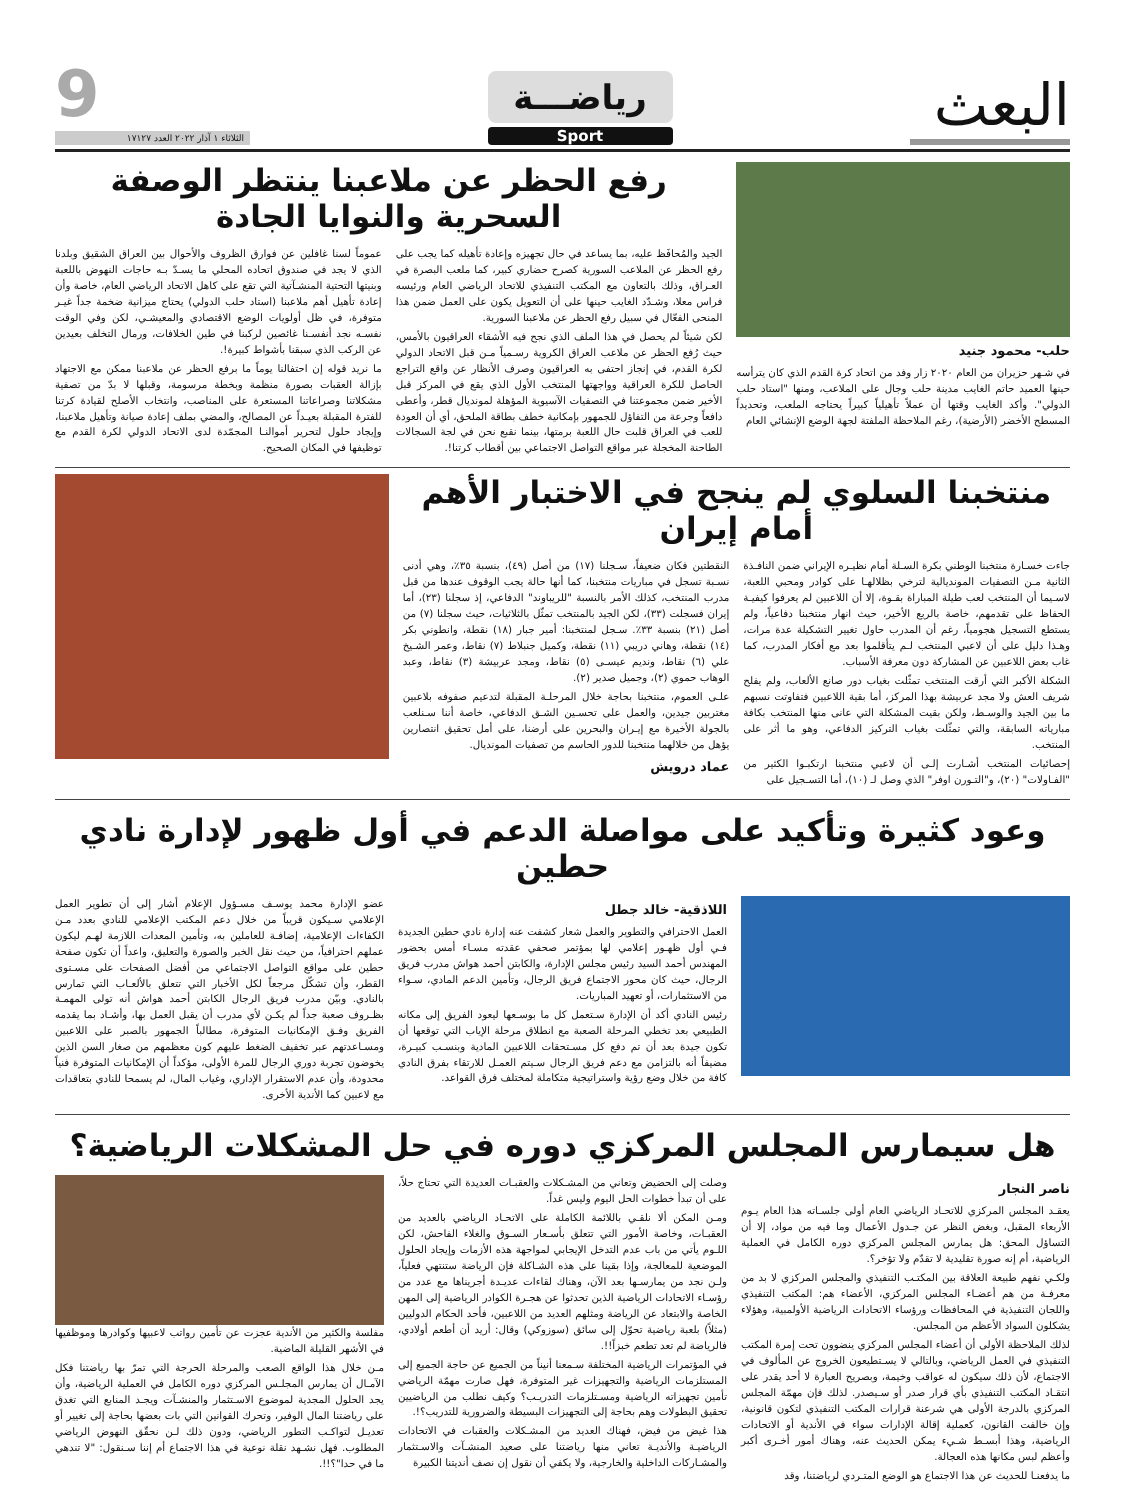البعث
رياضـــة
Sport
9
الثلاثاء ١ آذار ٢٠٢٢ العدد ١٧١٢٧
حلب- محمود جنيد
في شـهر حزيران من العام ٢٠٢٠ زار وفد من اتحاد كرة القدم الذي كان يترأسه حينها العميد حاتم الغايب مدينة حلب وجال على الملاعب، ومنها "استاد حلب الدولي". وأكد الغايب وقتها أن عملاً تأهيلياً كبيراً يحتاجه الملعب، وتحديداً المسطح الأخضر (الأرضية)، رغم الملاحظة الملفتة لجهة الوضع الإنشائي العام
رفع الحظر عن ملاعبنا ينتظر الوصفة السحرية والنوايا الجادة
الجيد والمُحافَظ عليه، بما يساعد في حال تجهيزه وإعادة تأهيله كما يجب على رفع الحظر عن الملاعب السورية كصرح حضاري كبير، كما ملعب البصرة في العـراق، وذلك بالتعاون مع المكتب التنفيذي للاتحاد الرياضي العام ورئيسه فراس معلا، وشـدّد الغايب حينها على أن التعويل يكون على العمل ضمن هذا المنحى الفعّال في سبيل رفع الحظر عن ملاعبنا السورية.
لكن شيئاً لم يحصل في هذا الملف الذي نجح فيه الأشقاء العراقيون بالأمس، حيث رُفع الحظر عن ملاعب العراق الكروية رسـمياً مـن قبل الاتحاد الدولي لكرة القدم، في إنجاز احتفى به العراقيون وصرف الأنظار عن واقع التراجع الحاصل للكرة العراقية وواجهتها المنتخب الأول الذي يقع في المركز قبل الأخير ضمن مجموعتنا في التصفيات الآسيوية المؤهلة لمونديال قطر، وأعطى دافعاً وجرعة من التفاؤل للجمهور بإمكانية خطف بطاقة الملحق، أي أن العودة للعب في العراق قلبت حال اللعبة برمتها، بينما نقبع نحن في لجة السجالات الطاحنة المخجلة عبر مواقع التواصل الاجتماعي بين أقطاب كرتنا!.
عموماً لسنا غافلين عن فوارق الظروف والأحوال بين العراق الشقيق وبلدنا الذي لا يجد في صندوق اتحاده المحلي ما يسـدّ بـه حاجات النهوض باللعبة وبنيتها التحتية المنشـآتية التي تقع على كاهل الاتحاد الرياضي العام، خاصة وأن إعادة تأهيل أهم ملاعبنا (استاد حلب الدولي) يحتاج ميزانية ضخمة جداً غيـر متوفرة، في ظل أولويات الوضع الاقتصادي والمعيشـي، لكن وفي الوقت نفسـه نجد أنفسـنا غائصين لركبنا في طين الخلافات، ورمال التخلف بعيدين عن الركب الذي سبقنا بأشواط كبيرة!.
ما نريد قوله إن احتفالنا يوماً ما برفع الحظر عن ملاعبنا ممكن مع الاجتهاد بإزالة العقبات بصورة منظمة وبخطة مرسومة، وقبلها لا بدّ من تصفية مشكلاتنا وصراعاتنا المستعرة على المناصب، وانتخاب الأصلح لقيادة كرتنا للفترة المقبلة بعيـداً عن المصالح، والمضي بملف إعادة صيانة وتأهيل ملاعبنا، وإيجاد حلول لتحرير أموالنـا المجمّدة لدى الاتحاد الدولي لكرة القدم مع توظيفها في المكان الصحيح.
منتخبنا السلوي لم ينجح في الاختبار الأهم أمام إيران
جاءت خسـارة منتخبنا الوطني بكرة السـلة أمام نظيـره الإيراني ضمن النافـذة الثانية مـن التصفيات المونديالية لترخي بظلالهـا على كوادر ومحبي اللعبة، لاسـيما أن المنتخب لعب طيلة المباراة بقـوة، إلا أن اللاعبين لم يعرفوا كيفيـة الحفاظ على تقدمهم، خاصة بالربع الأخير، حيث انهار منتخبنا دفاعياً، ولم يستطع التسجيل هجومياً، رغم أن المدرب حاول تغيير التشكيلة عدة مرات، وهـذا دليل على أن لاعبي المنتخب لـم يتأقلموا بعد مع أفكار المدرب، كما غاب بعض اللاعبين عن المشاركة دون معرفة الأسباب.
الشكلة الأكبر التي أرقت المنتخب تمثّلت بغياب دور صانع الألعاب، ولم يفلح شريف العش ولا مجد عربيشة بهذا المركز، أما بقية اللاعبين فتفاوتت نسبهم ما بين الجيد والوسـط، ولكن بقيت المشكلة التي عانى منها المنتخب بكافة مبارياته السابقة، والتي تمثّلت بغياب التركيز الدفاعي، وهو ما أثر على المنتخب.
إحصائيات المنتخب أشـارت إلـى أن لاعبي منتخبنا ارتكبـوا الكثير من "الفـاولات" (٢٠)، و"التـورن اوفر" الذي وصل لـ (١٠)، أما التسـجيل على
النقطتين فكان ضعيفاً، سـجلنا (١٧) من أصل (٤٩)، بنسبة ٣٥٪، وهي أدنى نسـبة تسجل في مباريات منتخبنا، كما أنها حالة يجب الوقوف عندها من قبل مدرب المنتخب، كذلك الأمر بالنسبة "للريباوند" الدفاعي، إذ سجلنا (٢٣)، أما إيران فسجلت (٣٣)، لكن الجيد بالمنتخب تمثّل بالثلاثيات، حيث سجلنا (٧) من أصل (٢١) بنسبة ٣٣٪. سـجل لمنتخبنا: أمير جبار (١٨) نقطة، وانطوني بكر (١٤) نقطة، وهاني دريبي (١١) نقطة، وكميل جنبلاط (٧) نقاط، وعمر الشـيخ علي (٦) نقاط، ونديم عيسـى (٥) نقاط، ومجد عربيشة (٣) نقاط، وعبد الوهاب حموي (٢)، وجميل صدير (٢).
علـى العموم، منتخبنا بحاجة خلال المرحلـة المقبلة لتدعيم صفوفه بلاعبين مغتربين جيدين، والعمل على تحسـين الشـق الدفاعي، خاصة أننا سـنلعب بالجولة الأخيرة مع إيـران والبحرين على أرضنا، على أمل تحقيق انتصارين يؤهل من خلالهما منتخبنا للدور الحاسم من تصفيات المونديال.
عماد درويش
وعود كثيرة وتأكيد على مواصلة الدعم في أول ظهور لإدارة نادي حطين
اللاذقية- خالد جطل
العمل الاحترافي والتطوير والعمل شعار كشفت عنه إدارة نادي حطين الجديدة فـي أول ظهـور إعلامي لها بمؤتمر صحفي عقدته مسـاء أمس بحضور المهندس أحمد السيد رئيس مجلس الإدارة، والكابتن أحمد هواش مدرب فريق الرجال، حيث كان محور الاجتماع فريق الرجال، وتأمين الدعم المادي، سـواء من الاستثمارات، أو تعهيد المباريات.
رئيس النادي أكد أن الإدارة سـتعمل كل ما بوسـعها ليعود الفريق إلى مكانه الطبيعي بعد تخطي المرحلة الصعبة مع انطلاق مرحلة الإياب التي توقعها أن تكون جيدة بعد أن تم دفع كل مسـتحقات اللاعبين المادية وبنسـب كبيـرة، مضيفاً أنه بالتزامن مع دعم فريق الرجال سـيتم العمـل للارتقاء بفرق النادي كافة من خلال وضع رؤية واستراتيجية متكاملة لمختلف فرق القواعد.
عضو الإدارة محمد يوسـف مسـؤول الإعلام أشار إلى أن تطوير العمل الإعلامي سـيكون قريباً من خلال دعم المكتب الإعلامي للنادي بعدد مـن الكفاءات الإعلامية، إضافـة للعاملين به، وتأمين المعدات اللازمة لهـم ليكون عملهم احترافياً، من حيث نقل الخبر والصورة والتعليق، واعداً أن تكون صفحة حطين على مواقع التواصل الاجتماعي من أفضل الصفحات على مسـتوى القطر، وأن تشكّل مرجعاً لكل الأخبار التي تتعلق بالألعـاب التي تمارس بالنادي. وبيّن مدرب فريق الرجال الكابتن أحمد هواش أنه تولى المهمـة بظـروف صعبة جداً لم يكـن لأي مدرب أن يقبل العمل بها، وأشـاد بما يقدمه الفريق وفـق الإمكانيات المتوفرة، مطالباً الجمهور بالصبر على اللاعبين ومسـاعدتهم عبر تخفيف الضغط عليهم كون معظمهم من صغار السن الذين يخوضون تجربة دوري الرجال للمرة الأولى، مؤكداً أن الإمكانيات المتوفرة فنياً محدودة، وأن عدم الاستقرار الإداري، وغياب المال، لم يسمحا للنادي بتعاقدات مع لاعبين كما الأندية الأخرى.
هل سيمارس المجلس المركزي دوره في حل المشكلات الرياضية؟
ناصر النجار
يعقـد المجلس المركزي للاتحـاد الرياضي العام أولى جلسـاته هذا العام يـوم الأربعاء المقبل، وبغض النظر عن جـدول الأعمال وما فيه من مواد، إلا أن التساؤل المحق: هل يمارس المجلس المركزي دوره الكامل في العملية الرياضية، أم إنه صورة تقليدية لا تقدّم ولا تؤخر؟.
ولكـي نفهم طبيعة العلاقة بين المكتـب التنفيذي والمجلس المركزي لا بد من معرفـة من هم أعضـاء المجلس المركزي، الأعضاء هم: المكتب التنفيذي واللجان التنفيذية في المحافظات ورؤساء الاتحادات الرياضية الأولمبية، وهؤلاء يشكلون السواد الأعظم من المجلس.
لذلك الملاحظة الأولى أن أعضاء المجلس المركزي ينضوون تحت إمرة المكتب التنفيذي في العمل الرياضي، وبالتالي لا يسـتطيعون الخروج عن المألوف في الاجتماع، لأن ذلك سيكون له عواقب وخيمة، وبصريح العبارة لا أحد يقدر على انتقـاد المكتب التنفيذي بأي قرار صدر أو سـيصدر. لذلك فإن مهمّة المجلس المركزي بالدرجة الأولى هي شرعنة قرارات المكتب التنفيذي لتكون قانونية، وإن خالفت القانون، كعملية إقالة الإدارات سواء في الأندية أو الاتحادات الرياضية، وهذا أبسـط شـيء يمكن الحديث عنه، وهناك أمور أخـرى أكبر وأعظم لبس مكانها هذه العجالة.
ما يدفعنـا للحديث عن هذا الاجتماع هو الوضع المتـردي لرياضتنا، وقد
وصلت إلى الحضيض وتعاني من المشـكلات والعقبـات العديدة التي تحتاج حلاً، على أن تبدأ خطوات الحل اليوم وليس غداً.
ومـن المكن ألا نلقـي باللائمة الكاملة على الاتحـاد الرياضي بالعديد من العقبـات، وخاصة الأمور التي تتعلق بأسـعار السـوق والغلاء الفاحش، لكن اللـوم يأتي من باب عدم التدخل الإيجابي لمواجهة هذه الأزمات وإيجاد الحلول الموضعية للمعالجة، وإذا بقينا على هذه الشـاكلة فإن الرياضة ستنتهي فعلياً، ولـن نجد من يمارسـها بعد الآن، وهناك لقاءات عديـدة أجريناها مع عدد من رؤسـاء الاتحادات الرياضية الذين تحدثوا عن هجـرة الكوادر الرياضية إلى المهن الخاصة والابتعاد عن الرياضة ومثلهم العديد من اللاعبين، فأحد الحكام الدوليين (مثلاً) بلعبة رياضية تحوّل إلى سائق (سوزوكي) وقال: أريد أن أطعم أولادي، فالرياضة لم تعد تطعم خبزاً!!.
في المؤتمرات الرياضية المختلفة سـمعنا أنيناً من الجميع عن حاجة الجميع إلى المستلزمات الرياضية والتجهيزات غير المتوفرة، فهل صارت مهمّة الرياضي تأمين تجهيزاته الرياضية ومسـتلزمات التدريـب؟ وكيف نطلب من الرياضيين تحقيق البطولات وهم بحاجة إلى التجهيزات البسيطة والضرورية للتدريب؟!.
هذا غيض من فيض، فهناك العديد من المشـكلات والعقبات في الاتحادات الرياضيـة والأنديـة تعاني منها رياضتنا على صعيد المنشـآت والاسـتثمار والمشـاركات الداخلية والخارجية، ولا يكفي أن نقول إن نصف أنديتنا الكبيرة
مفلسة والكثير من الأندية عجزت عن تأمين رواتب لاعبيها وكوادرها وموظفيها في الأشهر القليلة الماضية.
مـن خلال هذا الواقع الصعب والمرحلة الحرجة التي تمرّ بها رياضتنا فكل الآمـال أن يمارس المجلـس المركزي دوره الكامل في العملية الرياضية، وأن يجد الحلول المجدية لموضوع الاسـتثمار والمنشـآت ويجـد المنابع التي تغدق على رياضتنا المال الوفير، وتحرك القوانين التي بات بعضها بحاجة إلى تغيير أو تعديـل لتواكـب التطور الرياضي، ودون ذلك لـن نحقّق النهوض الرياضي المطلوب. فهل نشـهد نقلة نوعية في هذا الاجتماع أم إننا سـنقول: "لا تندهي ما في حدا"؟!!.